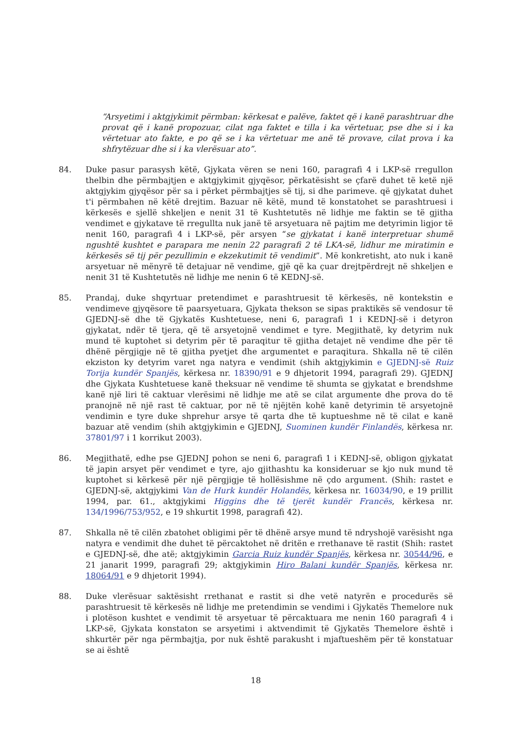“Arsyetimi i aktgjykimit përmban: kërkesat e palëve, faktet që i kanë parashtruar dhe provat që i kanë propozuar, cilat nga faktet e tilla i ka vërtetuar, pse dhe si i ka vërtetuar ato fakte, e po që se i ka vërtetuar me anë të provave, cilat prova i ka shfrytëzuar dhe si i ka vlerësuar ato”.
84. Duke pasur parasysh këtë, Gjykata vëren se neni 160, paragrafi 4 i LKP-së rregullon thelbin dhe përmbajtjen e aktgjykimit gjyqësor, përkatësisht se çfarë duhet të ketë një aktgjykim gjyqësor për sa i përket përmbajtjes së tij, si dhe parimeve. që gjykatat duhet t'i përmbahen në këtë drejtim. Bazuar në këtë, mund të konstatohet se parashtruesi i kërkesës e sjellë shkeljen e nenit 31 të Kushtetutës në lidhje me faktin se të gjitha vendimet e gjykatave të rregullta nuk janë të arsyetuara në pajtim me detyrimin ligjor të nenit 160, paragrafi 4 i LKP-së, për arsyen “se gjykatat i kanë interpretuar shumë ngushtë kushtet e parapara me nenin 22 paragrafi 2 të LKA-së, lidhur me miratimin e kërkesës së tij për pezullimin e ekzekutimit të vendimit”. Më konkretisht, ato nuk i kanë arsyetuar në mënyrë të detajuar në vendime, gjë që ka çuar drejtpërdrejt në shkeljen e nenit 31 të Kushtetutës në lidhje me nenin 6 të KEDNJ-së.
85. Prandaj, duke shqyrtuar pretendimet e parashtruesit të kërkesës, në kontekstin e vendimeve gjyqësore të paarsyetuara, Gjykata thekson se sipas praktikës së vendosur të GJEDNJ-së dhe të Gjykatës Kushtetuese, neni 6, paragrafi 1 i KEDNJ-së i detyron gjykatat, ndër të tjera, që të arsyetojnë vendimet e tyre. Megjithatë, ky detyrim nuk mund të kuptohet si detyrim për të paraqitur të gjitha detajet në vendime dhe për të dhënë përgjigje në të gjitha pyetjet dhe argumentet e paraqitura. Shkalla në të cilën ekziston ky detyrim varet nga natyra e vendimit (shih aktgjykimin e GJEDNJ-së Ruiz Torija kundër Spanjës, kërkesa nr. 18390/91 e 9 dhjetorit 1994, paragrafi 29). GJEDNJ dhe Gjykata Kushtetuese kanë theksuar në vendime të shumta se gjykatat e brendshme kanë një liri të caktuar vlerësimi në lidhje me atë se cilat argumente dhe prova do të pranojnë në një rast të caktuar, por në të njëjtën kohë kanë detyrimin të arsyetojnë vendimin e tyre duke shprehur arsye të qarta dhe të kuptueshme në të cilat e kanë bazuar atë vendim (shih aktgjykimin e GJEDNJ, Suominen kundër Finlandës, kërkesa nr. 37801/97 i 1 korrikut 2003).
86. Megjithatë, edhe pse GJEDNJ pohon se neni 6, paragrafi 1 i KEDNJ-së, obligon gjykatat të japin arsyet për vendimet e tyre, ajo gjithashtu ka konsideruar se kjo nuk mund të kuptohet si kërkesë për një përgjigje të hollësishme në çdo argument. (Shih: rastet e GJEDNJ-së, aktgjykimi Van de Hurk kundër Holandës, kërkesa nr. 16034/90, e 19 prillit 1994, par. 61., aktgjykimi Higgins dhe të tjerët kundër Francës, kërkesa nr. 134/1996/753/952, e 19 shkurtit 1998, paragrafi 42).
87. Shkalla në të cilën zbatohet obligimi për të dhënë arsye mund të ndryshojë varësisht nga natyra e vendimit dhe duhet të përcaktohet në dritën e rrethanave të rastit (Shih: rastet e GJEDNJ-së, dhe atë; aktgjykimin Garcia Ruiz kundër Spanjës, kërkesa nr. 30544/96, e 21 janarit 1999, paragrafi 29; aktgjykimin Hiro Balani kundër Spanjës, kërkesa nr. 18064/91 e 9 dhjetorit 1994).
88. Duke vlerësuar saktësisht rrethanat e rastit si dhe vetë natyrën e procedurës së parashtruesit të kërkesës në lidhje me pretendimin se vendimi i Gjykatës Themelore nuk i plotëson kushtet e vendimit të arsyetuar të përcaktuara me nenin 160 paragrafi 4 i LKP-së, Gjykata konstaton se arsyetimi i aktvendimit të Gjykatës Themelore është i shkurtër për nga përmbajtja, por nuk është parakusht i mjaftueshëm për të konstatuar se ai është
18